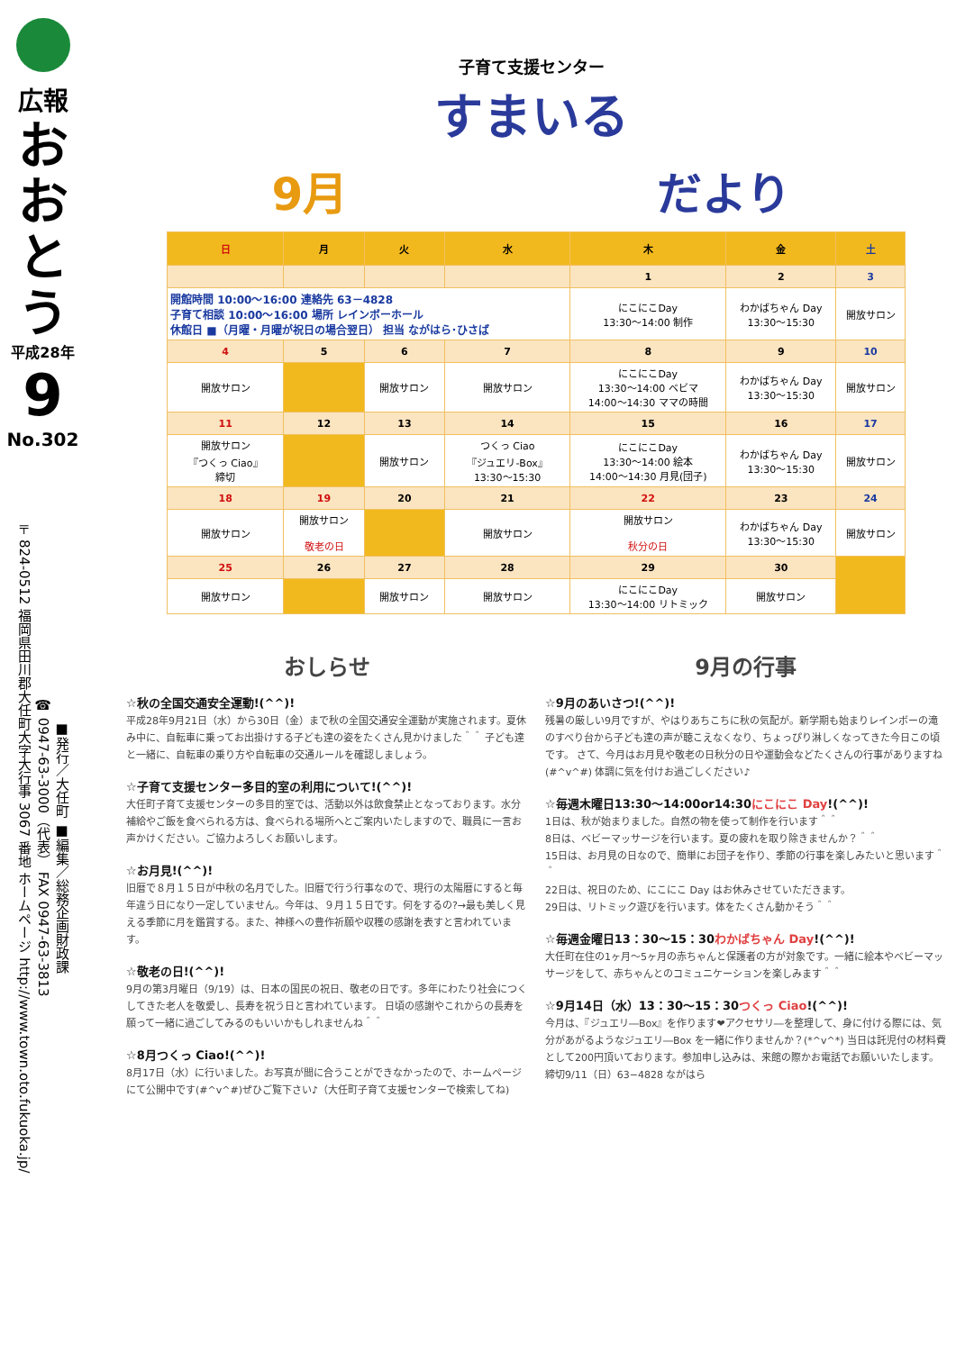広報
おおとう
平成28年
9
No.302
■発行／大任町 ■編集／総務企画財政課
☎ 0947-63-3000（代表） FAX 0947-63-3813
〒824-0512 福岡県田川郡大任町大字大行事 3067 番地 ホームページ http://www.town.oto.fukuoka.jp/
子育て支援センター
すまいる
9月 だより
| 日 | 月 | 火 | 水 | 木 | 金 | 土 |
| --- | --- | --- | --- | --- | --- | --- |
| | | | | 1 | 2 | 3 |
| 開館時間 10:00～16:00 連絡先 63－4828 子育て相談 10:00～16:00 場所 レインボーホール 休館日 ■（月曜・月曜が祝日の場合翌日） 担当 ながはら･ひさば | | | | にこにこDay 13:30～14:00 制作 | わかばちゃん Day 13:30～15:30 | 開放サロン |
| 4 | 5 | 6 | 7 | 8 | 9 | 10 |
| 開放サロン | | 開放サロン | 開放サロン | にこにこDay 13:30～14:00 ベビマ 14:00～14:30 ママの時間 | わかばちゃん Day 13:30～15:30 | 開放サロン |
| 11 | 12 | 13 | 14 | 15 | 16 | 17 |
| 開放サロン 『つくっ Ciao』 締切 | | 開放サロン | つくっ Ciao 『ジュエリ-Box』 13:30～15:30 | にこにこDay 13:30～14:00 絵本 14:00～14:30 月見(団子) | わかばちゃん Day 13:30～15:30 | 開放サロン |
| 18 | 19 | 20 | 21 | 22 | 23 | 24 |
| 開放サロン | 開放サロン 敬老の日 | | 開放サロン | 開放サロン 秋分の日 | わかばちゃん Day 13:30～15:30 | 開放サロン |
| 25 | 26 | 27 | 28 | 29 | 30 | |
| 開放サロン | | 開放サロン | 開放サロン | にこにこDay 13:30～14:00 リトミック | 開放サロン | |
おしらせ
☆秋の全国交通安全運動!(^^)!
平成28年9月21日（水）から30日（金）まで秋の全国交通安全運動が実施されます。夏休み中に、自転車に乗ってお出掛けする子ども達の姿をたくさん見かけました＾＾ 子ども達と一緒に、自転車の乗り方や自転車の交通ルールを確認しましょう。
☆子育て支援センター多目的室の利用について!(^^)!
大任町子育て支援センターの多目的室では、活動以外は飲食禁止となっております。水分補給やご飯を食べられる方は、食べられる場所へとご案内いたしますので、職員に一言お声かけください。ご協力よろしくお願いします。
☆お月見!(^^)!
旧暦で８月１５日が中秋の名月でした。旧暦で行う行事なので、現行の太陽暦にすると毎年違う日になり一定していません。今年は、９月１５日です。何をするの?→最も美しく見える季節に月を鑑賞する。また、神様への豊作祈願や収穫の感謝を表すと言われています。
☆敬老の日!(^^)!
9月の第3月曜日（9/19）は、日本の国民の祝日、敬老の日です。多年にわたり社会につくしてきた老人を敬愛し、長寿を祝う日と言われています。 日頃の感謝やこれからの長寿を願って一緒に過ごしてみるのもいいかもしれませんね＾＾
☆8月つくっ Ciao!(^^)!
8月17日（水）に行いました。お写真が間に合うことができなかったので、ホームページにて公開中です(#^v^#)ぜひご覧下さい♪（大任町子育て支援センターで検索してね)
9月の行事
☆9月のあいさつ!(^^)!
残暑の厳しい9月ですが、やはりあちこちに秋の気配が。新学期も始まりレインボーの滝のすべり台から子ども達の声が聴こえなくなり、ちょっぴり淋しくなってきた今日この頃です。 さて、今月はお月見や敬老の日秋分の日や運動会などたくさんの行事がありますね(#^v^#) 体調に気を付けお過ごしください♪
☆毎週木曜日13:30～14:00or14:30にこにこ Day!(^^)!
1日は、秋が始まりました。自然の物を使って制作を行います＾＾
8日は、ベビーマッサージを行います。夏の疲れを取り除きませんか？＾＾
15日は、お月見の日なので、簡単にお団子を作り、季節の行事を楽しみたいと思います＾＾
22日は、祝日のため、にこにこ Day はお休みさせていただきます。
29日は、リトミック遊びを行います。体をたくさん動かそう＾＾
☆毎週金曜日13：30～15：30わかばちゃん Day!(^^)!
大任町在住の1ヶ月～5ヶ月の赤ちゃんと保護者の方が対象です。一緒に絵本やベビーマッサージをして、赤ちゃんとのコミュニケーションを楽しみます＾＾
☆9月14日（水）13：30～15：30つくっ Ciao!(^^)!
今月は、『ジュエリ―Box』を作ります❤アクセサリ―を整理して、身に付ける際には、気分があがるようなジュエリ―Box を一緒に作りませんか？(*^v^*) 当日は託児付の材料費として200円頂いております。参加申し込みは、来館の際かお電話でお願いいたします。締切9/11（日）63−4828 ながはら